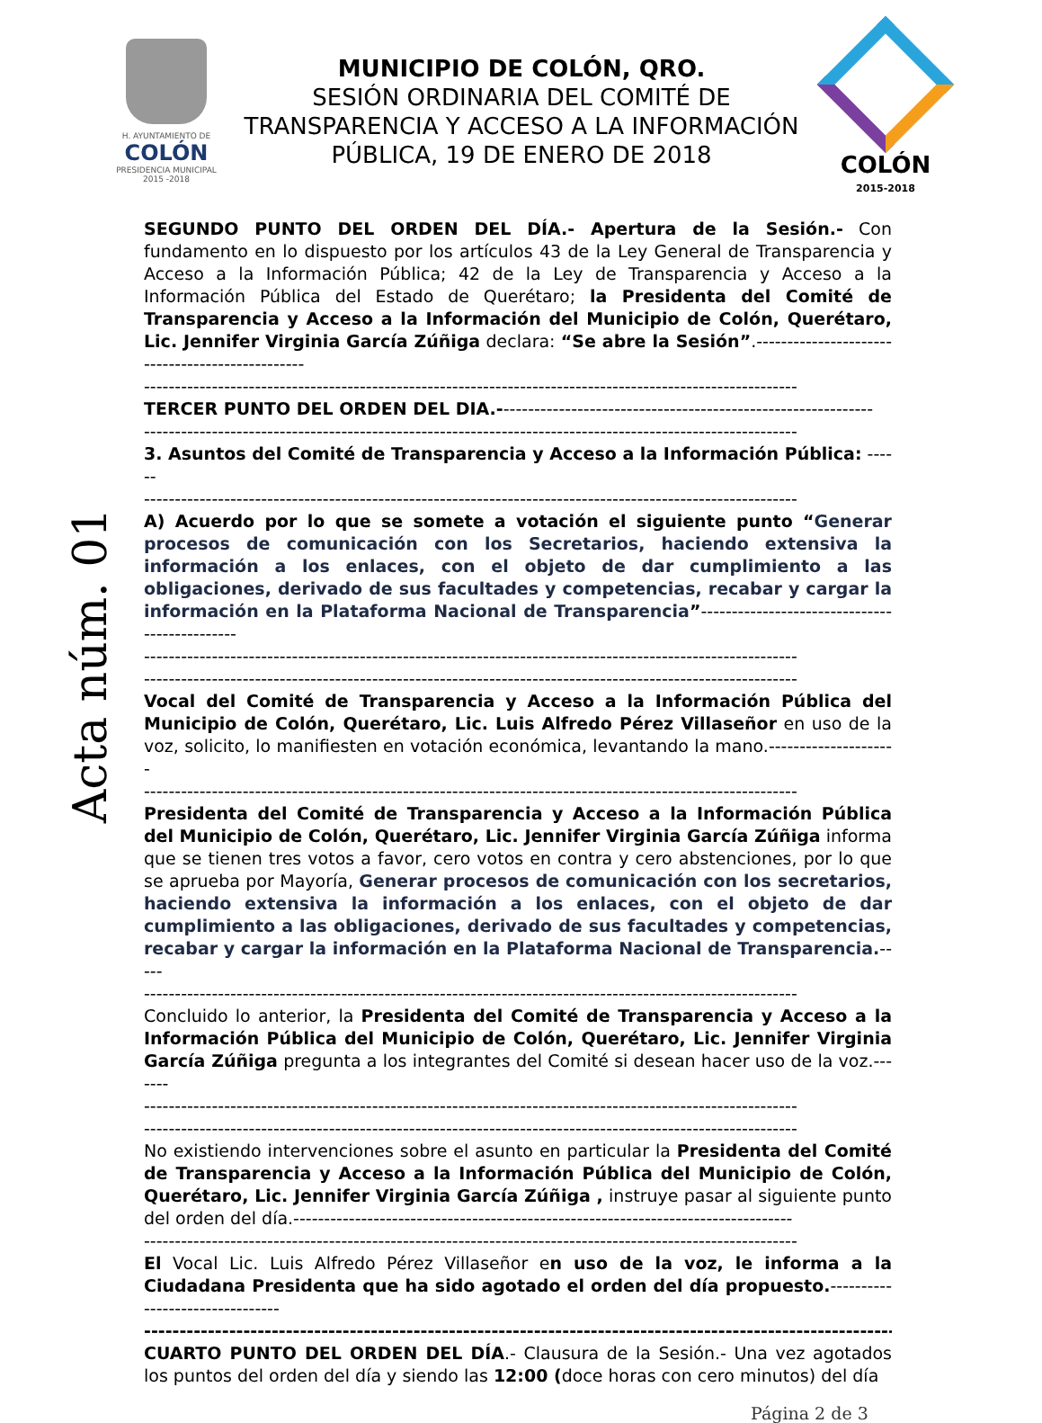H. AYUNTAMIENTO DE
COLÓN
PRESIDENCIA MUNICIPAL
2015 -2018
MUNICIPIO DE COLÓN, QRO.
SESIÓN ORDINARIA DEL COMITÉ DE TRANSPARENCIA Y ACCESO A LA INFORMACIÓN PÚBLICA, 19 DE ENERO DE 2018
COLÓN
2015-2018
Acta núm. 01
SEGUNDO PUNTO DEL ORDEN DEL DÍA.- Apertura de la Sesión.- Con fundamento en lo dispuesto por los artículos 43 de la Ley General de Transparencia y Acceso a la Información Pública; 42 de la Ley de Transparencia y Acceso a la Información Pública del Estado de Querétaro; la Presidenta del Comité de Transparencia y Acceso a la Información del Municipio de Colón, Querétaro, Lic. Jennifer Virginia García Zúñiga declara: “Se abre la Sesión”.------------------------------------------------
----------------------------------------------------------------------------------------------------------
TERCER PUNTO DEL ORDEN DEL DIA.-------------------------------------------------------------
----------------------------------------------------------------------------------------------------------
3. Asuntos del Comité de Transparencia y Acceso a la Información Pública: ------
----------------------------------------------------------------------------------------------------------
A) Acuerdo por lo que se somete a votación el siguiente punto “Generar procesos de comunicación con los Secretarios, haciendo extensiva la información a los enlaces, con el objeto de dar cumplimiento a las obligaciones, derivado de sus facultades y competencias, recabar y cargar la información en la Plataforma Nacional de Transparencia”----------------------------------------------
----------------------------------------------------------------------------------------------------------
----------------------------------------------------------------------------------------------------------
Vocal del Comité de Transparencia y Acceso a la Información Pública del Municipio de Colón, Querétaro, Lic. Luis Alfredo Pérez Villaseñor en uso de la voz, solicito, lo manifiesten en votación económica, levantando la mano.---------------------
----------------------------------------------------------------------------------------------------------
Presidenta del Comité de Transparencia y Acceso a la Información Pública del Municipio de Colón, Querétaro, Lic. Jennifer Virginia García Zúñiga informa que se tienen tres votos a favor, cero votos en contra y cero abstenciones, por lo que se aprueba por Mayoría, Generar procesos de comunicación con los secretarios, haciendo extensiva la información a los enlaces, con el objeto de dar cumplimiento a las obligaciones, derivado de sus facultades y competencias, recabar y cargar la información en la Plataforma Nacional de Transparencia.-----
----------------------------------------------------------------------------------------------------------
Concluido lo anterior, la Presidenta del Comité de Transparencia y Acceso a la Información Pública del Municipio de Colón, Querétaro, Lic. Jennifer Virginia García Zúñiga pregunta a los integrantes del Comité si desean hacer uso de la voz.-------
----------------------------------------------------------------------------------------------------------
----------------------------------------------------------------------------------------------------------
No existiendo intervenciones sobre el asunto en particular la Presidenta del Comité de Transparencia y Acceso a la Información Pública del Municipio de Colón, Querétaro, Lic. Jennifer Virginia García Zúñiga , instruye pasar al siguiente punto del orden del día.---------------------------------------------------------------------------------
----------------------------------------------------------------------------------------------------------
El Vocal Lic. Luis Alfredo Pérez Villaseñor en uso de la voz, le informa a la Ciudadana Presidenta que ha sido agotado el orden del día propuesto.--------------------------------
----------------------------------------------------------------------------------------------------------
CUARTO PUNTO DEL ORDEN DEL DÍA.- Clausura de la Sesión.- Una vez agotados los puntos del orden del día y siendo las 12:00 (doce horas con cero minutos) del día
Página 2 de 3